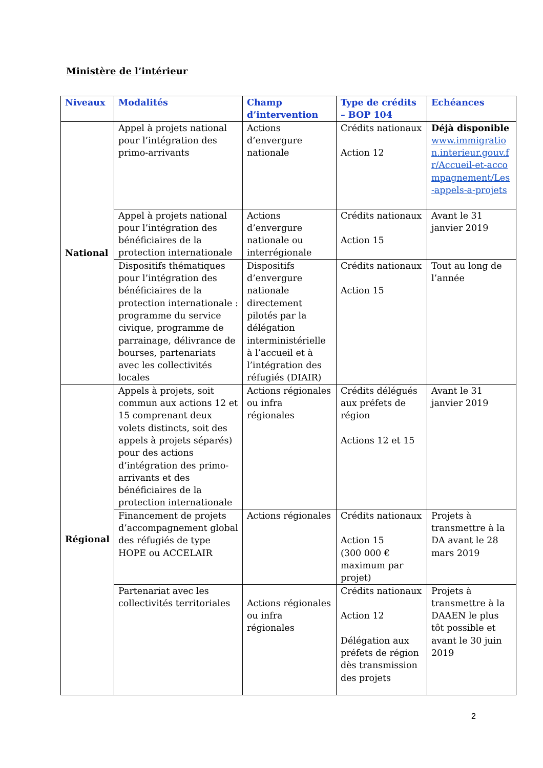Ministère de l’intérieur
| Niveaux | Modalités | Champ d’intervention | Type de crédits – BOP 104 | Echéances |
| --- | --- | --- | --- | --- |
| National | Appel à projets national pour l’intégration des primo-arrivants | Actions d’envergure nationale | Crédits nationaux Action 12 | Déjà disponible www.immigration.interieur.gouv.fr/Accueil-et-accompagnement/Les-appels-a-projets |
| | Appel à projets national pour l’intégration des bénéficiaires de la protection internationale | Actions d’envergure nationale ou interrégionale | Crédits nationaux Action 15 | Avant le 31 janvier 2019 |
| | Dispositifs thématiques pour l’intégration des bénéficiaires de la protection internationale : programme du service civique, programme de parrainage, délivrance de bourses, partenariats avec les collectivités locales | Dispositifs d’envergure nationale directement pilotés par la délégation interministérielle à l’accueil et à l’intégration des réfugiés (DIAIR) | Crédits nationaux Action 15 | Tout au long de l’année |
| Régional | Appels à projets, soit commun aux actions 12 et 15 comprenant deux volets distincts, soit des appels à projets séparés) pour des actions d’intégration des primo-arrivants et des bénéficiaires de la protection internationale | Actions régionales ou infra régionales | Crédits délégués aux préfets de région Actions 12 et 15 | Avant le 31 janvier 2019 |
| | Financement de projets d’accompagnement global des réfugiés de type HOPE ou ACCELAIR | Actions régionales | Crédits nationaux Action 15 (300 000 € maximum par projet) | Projets à transmettre à la DA avant le 28 mars 2019 |
| | Partenariat avec les collectivités territoriales | Actions régionales ou infra régionales | Crédits nationaux Action 12 Délégation aux préfets de région dès transmission des projets | Projets à transmettre à la DAAEN le plus tôt possible et avant le 30 juin 2019 |
2